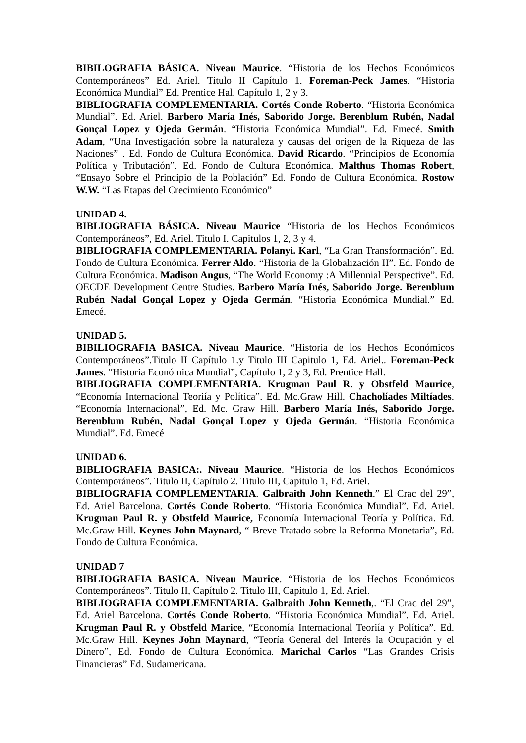BIBILOGRAFIA BÁSICA. Niveau Maurice. “Historia de los Hechos Económicos Contemporáneos” Ed. Ariel. Titulo II Capítulo 1. Foreman-Peck James. “Historia Económica Mundial” Ed. Prentice Hal. Capítulo 1, 2 y 3.
BIBLIOGRAFIA COMPLEMENTARIA. Cortés Conde Roberto. “Historia Económica Mundial”. Ed. Ariel. Barbero María Inés, Saborido Jorge. Berenblum Rubén, Nadal Gonçal Lopez y Ojeda Germán. “Historia Económica Mundial”. Ed. Emecé. Smith Adam, “Una Investigación sobre la naturaleza y causas del origen de la Riqueza de las Naciones” . Ed. Fondo de Cultura Económica. David Ricardo. “Principios de Economía Política y Tributación”. Ed. Fondo de Cultura Económica. Malthus Thomas Robert, “Ensayo Sobre el Principio de la Población” Ed. Fondo de Cultura Económica. Rostow W.W. “Las Etapas del Crecimiento Económico”
UNIDAD 4.
BIBLIOGRAFIA BÁSICA. Niveau Maurice “Historia de los Hechos Económicos Contemporáneos”, Ed. Ariel. Titulo I. Capitulos 1, 2, 3 y 4.
BIBLIOGRAFIA COMPLEMENTARIA. Polanyi. Karl, “La Gran Transformación”. Ed. Fondo de Cultura Económica. Ferrer Aldo. “Historia de la Globalización II”. Ed. Fondo de Cultura Económica. Madison Angus, “The World Economy :A Millennial Perspective”. Ed. OECDE Development Centre Studies. Barbero María Inés, Saborido Jorge. Berenblum Rubén Nadal Gonçal Lopez y Ojeda Germán. “Historia Económica Mundial.” Ed. Emecé.
UNIDAD 5.
BIBILIOGRAFIA BASICA. Niveau Maurice. “Historia de los Hechos Económicos Contemporáneos”.Titulo II Capítulo 1.y Titulo III Capitulo 1, Ed. Ariel.. Foreman-Peck James. “Historia Económica Mundial”, Capítulo 1, 2 y 3, Ed. Prentice Hall.
BIBLIOGRAFIA COMPLEMENTARIA. Krugman Paul R. y Obstfeld Maurice, “Economía Internacional Teoriía y Política”. Ed. Mc.Graw Hill. Chacholíades Miltíades. “Economía Internacional”, Ed. Mc. Graw Hill. Barbero María Inés, Saborido Jorge. Berenblum Rubén, Nadal Gonçal Lopez y Ojeda Germán. “Historia Económica Mundial”. Ed. Emecé
UNIDAD 6.
BIBLIOGRAFIA BASICA:. Niveau Maurice. “Historia de los Hechos Económicos Contemporáneos”. Titulo II, Capítulo 2. Titulo III, Capitulo 1, Ed. Ariel.
BIBLIOGRAFIA COMPLEMENTARIA. Galbraith John Kenneth.” El Crac del 29”, Ed. Ariel Barcelona. Cortés Conde Roberto. “Historia Económica Mundial”. Ed. Ariel. Krugman Paul R. y Obstfeld Maurice, Economía Internacional Teoría y Política. Ed. Mc.Graw Hill. Keynes John Maynard, “ Breve Tratado sobre la Reforma Monetaria”, Ed. Fondo de Cultura Económica.
UNIDAD 7
BIBLIOGRAFIA BASICA. Niveau Maurice. “Historia de los Hechos Económicos Contemporáneos”. Titulo II, Capítulo 2. Titulo III, Capitulo 1, Ed. Ariel.
BIBLIOGRAFIA COMPLEMENTARIA. Galbraith John Kenneth,. “El Crac del 29”, Ed. Ariel Barcelona. Cortés Conde Roberto. “Historia Económica Mundial”. Ed. Ariel. Krugman Paul R. y Obstfeld Marice, “Economía Internacional Teoriía y Política”. Ed. Mc.Graw Hill. Keynes John Maynard, “Teoría General del Interés la Ocupación y el Dinero”, Ed. Fondo de Cultura Económica. Marichal Carlos “Las Grandes Crisis Financieras” Ed. Sudamericana.